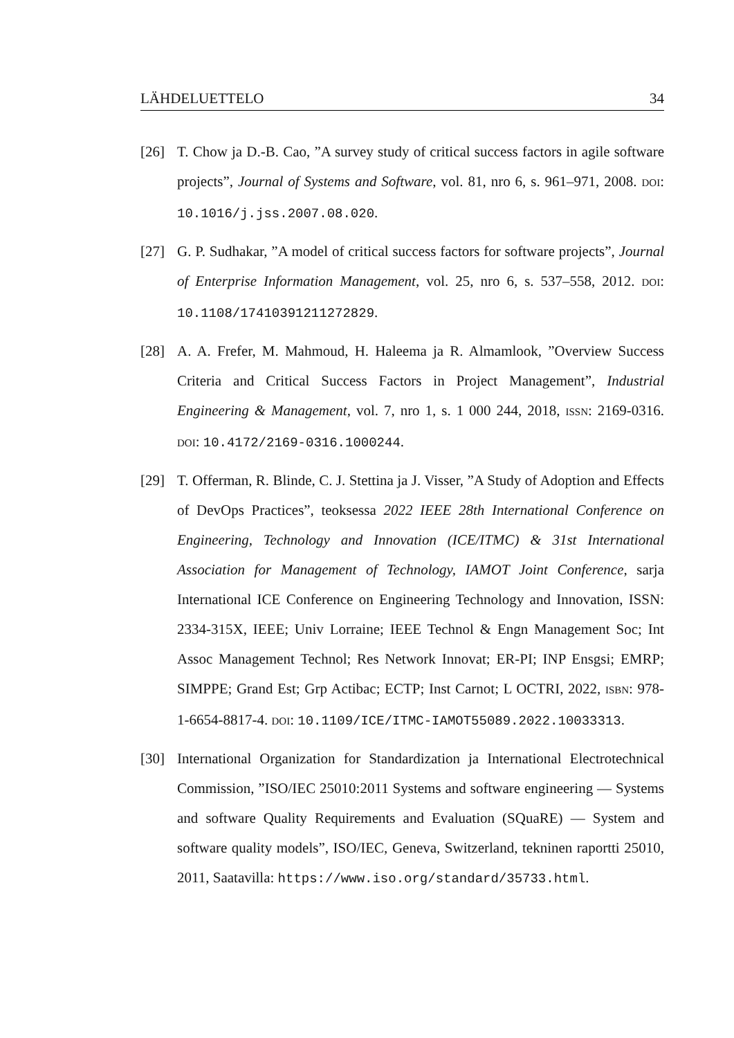LÄHDELUETTELO 34
[26] T. Chow ja D.-B. Cao, ”A survey study of critical success factors in agile software projects”, Journal of Systems and Software, vol. 81, nro 6, s. 961–971, 2008. DOI: 10.1016/j.jss.2007.08.020.
[27] G. P. Sudhakar, ”A model of critical success factors for software projects”, Journal of Enterprise Information Management, vol. 25, nro 6, s. 537–558, 2012. DOI: 10.1108/17410391211272829.
[28] A. A. Frefer, M. Mahmoud, H. Haleema ja R. Almamlook, ”Overview Success Criteria and Critical Success Factors in Project Management”, Industrial Engineering & Management, vol. 7, nro 1, s. 1 000 244, 2018, ISSN: 2169-0316. DOI: 10.4172/2169-0316.1000244.
[29] T. Offerman, R. Blinde, C. J. Stettina ja J. Visser, ”A Study of Adoption and Effects of DevOps Practices”, teoksessa 2022 IEEE 28th International Conference on Engineering, Technology and Innovation (ICE/ITMC) & 31st International Association for Management of Technology, IAMOT Joint Conference, sarja International ICE Conference on Engineering Technology and Innovation, ISSN: 2334-315X, IEEE; Univ Lorraine; IEEE Technol & Engn Management Soc; Int Assoc Management Technol; Res Network Innovat; ER-PI; INP Ensgsi; EMRP; SIMPPE; Grand Est; Grp Actibac; ECTP; Inst Carnot; L OCTRI, 2022, ISBN: 978-1-6654-8817-4. DOI: 10.1109/ICE/ITMC-IAMOT55089.2022.10033313.
[30] International Organization for Standardization ja International Electrotechnical Commission, ”ISO/IEC 25010:2011 Systems and software engineering — Systems and software Quality Requirements and Evaluation (SQuaRE) — System and software quality models”, ISO/IEC, Geneva, Switzerland, tekninen raportti 25010, 2011, Saatavilla: https://www.iso.org/standard/35733.html.